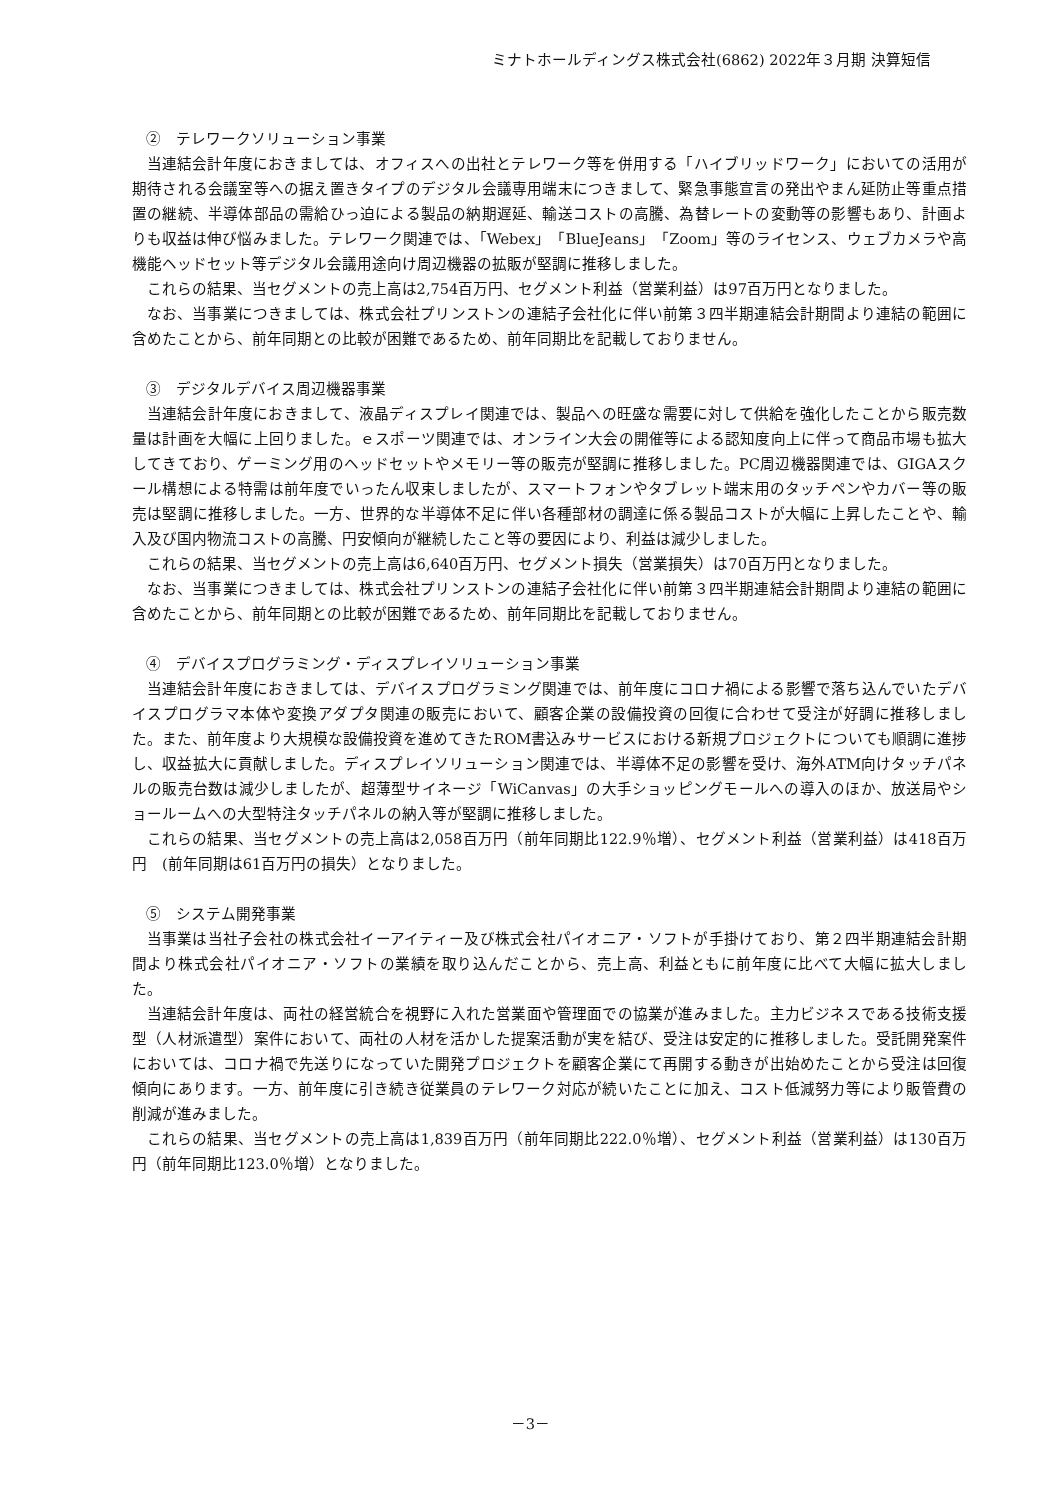ミナトホールディングス株式会社(6862) 2022年３月期 決算短信
②　テレワークソリューション事業
当連結会計年度におきましては、オフィスへの出社とテレワーク等を併用する「ハイブリッドワーク」においての活用が期待される会議室等への据え置きタイプのデジタル会議専用端末につきまして、緊急事態宣言の発出やまん延防止等重点措置の継続、半導体部品の需給ひっ迫による製品の納期遅延、輸送コストの高騰、為替レートの変動等の影響もあり、計画よりも収益は伸び悩みました。テレワーク関連では、「Webex」「BlueJeans」「Zoom」等のライセンス、ウェブカメラや高機能ヘッドセット等デジタル会議用途向け周辺機器の拡販が堅調に推移しました。
これらの結果、当セグメントの売上高は2,754百万円、セグメント利益（営業利益）は97百万円となりました。
なお、当事業につきましては、株式会社プリンストンの連結子会社化に伴い前第３四半期連結会計期間より連結の範囲に含めたことから、前年同期との比較が困難であるため、前年同期比を記載しておりません。
③　デジタルデバイス周辺機器事業
当連結会計年度におきまして、液晶ディスプレイ関連では、製品への旺盛な需要に対して供給を強化したことから販売数量は計画を大幅に上回りました。ｅスポーツ関連では、オンライン大会の開催等による認知度向上に伴って商品市場も拡大してきており、ゲーミング用のヘッドセットやメモリー等の販売が堅調に推移しました。PC周辺機器関連では、GIGAスクール構想による特需は前年度でいったん収束しましたが、スマートフォンやタブレット端末用のタッチペンやカバー等の販売は堅調に推移しました。一方、世界的な半導体不足に伴い各種部材の調達に係る製品コストが大幅に上昇したことや、輸入及び国内物流コストの高騰、円安傾向が継続したこと等の要因により、利益は減少しました。
これらの結果、当セグメントの売上高は6,640百万円、セグメント損失（営業損失）は70百万円となりました。
なお、当事業につきましては、株式会社プリンストンの連結子会社化に伴い前第３四半期連結会計期間より連結の範囲に含めたことから、前年同期との比較が困難であるため、前年同期比を記載しておりません。
④　デバイスプログラミング・ディスプレイソリューション事業
当連結会計年度におきましては、デバイスプログラミング関連では、前年度にコロナ禍による影響で落ち込んでいたデバイスプログラマ本体や変換アダプタ関連の販売において、顧客企業の設備投資の回復に合わせて受注が好調に推移しました。また、前年度より大規模な設備投資を進めてきたROM書込みサービスにおける新規プロジェクトについても順調に進捗し、収益拡大に貢献しました。ディスプレイソリューション関連では、半導体不足の影響を受け、海外ATM向けタッチパネルの販売台数は減少しましたが、超薄型サイネージ「WiCanvas」の大手ショッピングモールへの導入のほか、放送局やショールームへの大型特注タッチパネルの納入等が堅調に推移しました。
これらの結果、当セグメントの売上高は2,058百万円（前年同期比122.9％増）、セグメント利益（営業利益）は418百万円　(前年同期は61百万円の損失）となりました。
⑤　システム開発事業
当事業は当社子会社の株式会社イーアイティー及び株式会社パイオニア・ソフトが手掛けており、第２四半期連結会計期間より株式会社パイオニア・ソフトの業績を取り込んだことから、売上高、利益ともに前年度に比べて大幅に拡大しました。
当連結会計年度は、両社の経営統合を視野に入れた営業面や管理面での協業が進みました。主力ビジネスである技術支援型（人材派遣型）案件において、両社の人材を活かした提案活動が実を結び、受注は安定的に推移しました。受託開発案件においては、コロナ禍で先送りになっていた開発プロジェクトを顧客企業にて再開する動きが出始めたことから受注は回復傾向にあります。一方、前年度に引き続き従業員のテレワーク対応が続いたことに加え、コスト低減努力等により販管費の削減が進みました。
これらの結果、当セグメントの売上高は1,839百万円（前年同期比222.0％増）、セグメント利益（営業利益）は130百万円（前年同期比123.0％増）となりました。
－3－